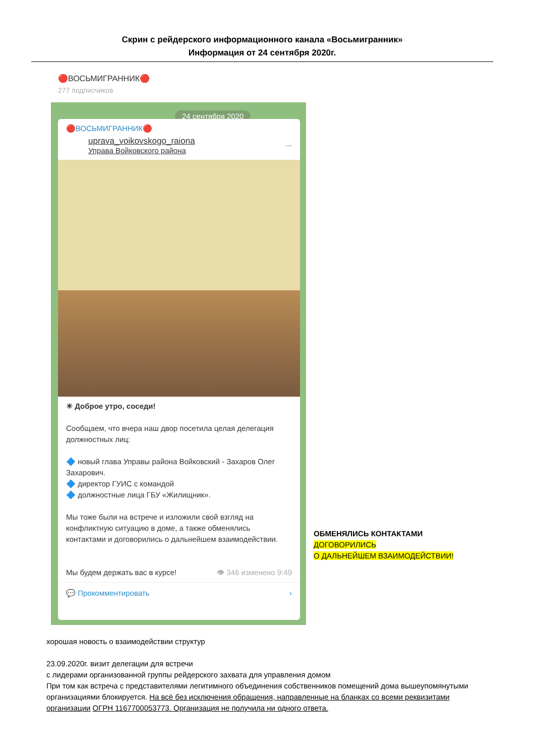Скрин с рейдерского информационного канала «Восьмигранник»
Информация от 24 сентября 2020г.
🔴ВОСЬМИГРАННИК🔴
277 подписчиков
24 сентября 2020
🔴ВОСЬМИГРАННИК🔴
uprava_voikovskogo_raiona
Управа Войковского района...
☀ Доброе утро, соседи!
Сообщаем, что вчера наш двор посетила целая делегация должностных лиц:
🔷 новый глава Управы района Войковский - Захаров Олег Захарович.
🔷 директор ГУИС с командой
🔷 должностные лица ГБУ «Жилищник».
Мы тоже были на встрече и изложили свой взгляд на конфликтную ситуацию в доме, а также обменялись контактами и договорились о дальнейшем взаимодействии.
Мы будем держать вас в курсе! 👁 346 изменено 9:49
💬 Прокомментировать ›
ОБМЕНЯЛИСЬ КОНТАКТАМИ
ДОГОВОРИЛИСЬ
О ДАЛЬНЕЙШЕМ ВЗАИМОДЕЙСТВИИ!
хорошая новость о взаимодействии структур
23.09.2020г. визит делегации для встречи
с лидерами организованной группы рейдерского захвата для управления домом
При том как встреча с представителями легитимного объединения собственников помещений дома вышеупомянутыми организациями блокируется. На всё без исключения обращения, направленные на бланках со всеми реквизитами организации ОГРН 1167700053773. Организация не получила ни одного ответа.